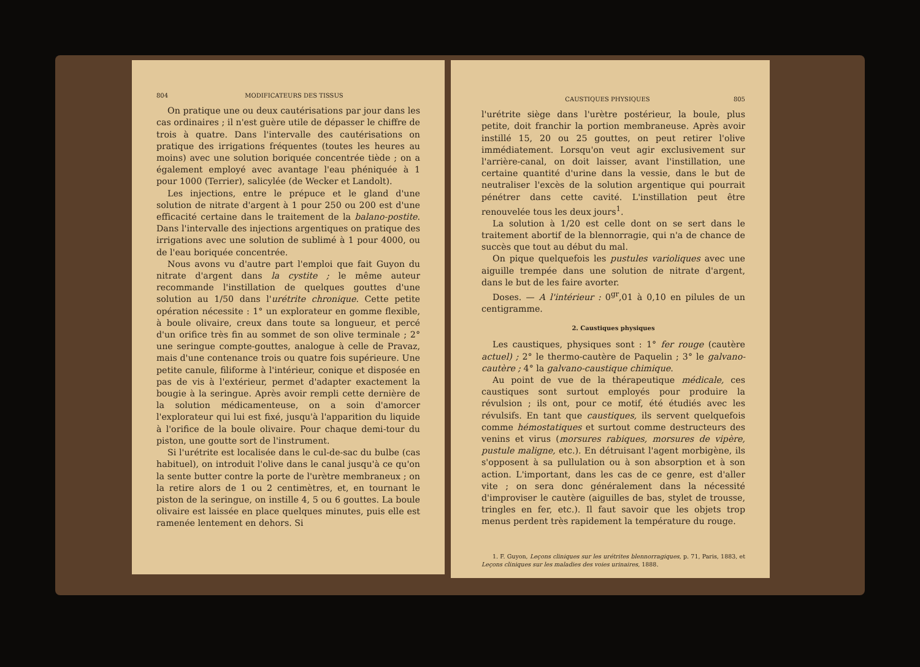804 MODIFICATEURS DES TISSUS
On pratique une ou deux cautérisations par jour dans les cas ordinaires ; il n'est guère utile de dépasser le chiffre de trois à quatre. Dans l'intervalle des cautérisations on pratique des irrigations fréquentes (toutes les heures au moins) avec une solution boriquée concentrée tiède ; on a également employé avec avantage l'eau phéniquée à 1 pour 1000 (Terrier), salicylée (de Wecker et Landolt).
Les injections, entre le prépuce et le gland d'une solution de nitrate d'argent à 1 pour 250 ou 200 est d'une efficacité certaine dans le traitement de la balano-postite. Dans l'intervalle des injections argentiques on pratique des irrigations avec une solution de sublimé à 1 pour 4000, ou de l'eau boriquée concentrée.
Nous avons vu d'autre part l'emploi que fait Guyon du nitrate d'argent dans la cystite ; le même auteur recommande l'instillation de quelques gouttes d'une solution au 1/50 dans l'urétrite chronique. Cette petite opération nécessite : 1° un explorateur en gomme flexible, à boule olivaire, creux dans toute sa longueur, et percé d'un orifice très fin au sommet de son olive terminale ; 2° une seringue compte-gouttes, analogue à celle de Pravaz, mais d'une contenance trois ou quatre fois supérieure. Une petite canule, filiforme à l'intérieur, conique et disposée en pas de vis à l'extérieur, permet d'adapter exactement la bougie à la seringue. Après avoir rempli cette dernière de la solution médicamenteuse, on a soin d'amorcer l'explorateur qui lui est fixé, jusqu'à l'apparition du liquide à l'orifice de la boule olivaire. Pour chaque demi-tour du piston, une goutte sort de l'instrument.
Si l'urétrite est localisée dans le cul-de-sac du bulbe (cas habituel), on introduit l'olive dans le canal jusqu'à ce qu'on la sente butter contre la porte de l'urètre membraneux ; on la retire alors de 1 ou 2 centimètres, et, en tournant le piston de la seringue, on instille 4, 5 ou 6 gouttes. La boule olivaire est laissée en place quelques minutes, puis elle est ramenée lentement en dehors. Si
CAUSTIQUES PHYSIQUES 805
l'urétrite siège dans l'urètre postérieur, la boule, plus petite, doit franchir la portion membraneuse. Après avoir instillé 15, 20 ou 25 gouttes, on peut retirer l'olive immédiatement. Lorsqu'on veut agir exclusivement sur l'arrière-canal, on doit laisser, avant l'instillation, une certaine quantité d'urine dans la vessie, dans le but de neutraliser l'excès de la solution argentique qui pourrait pénétrer dans cette cavité. L'instillation peut être renouvelée tous les deux jours<sup>1</sup>.
La solution à 1/20 est celle dont on se sert dans le traitement abortif de la blennorragie, qui n'a de chance de succès que tout au début du mal.
On pique quelquefois les pustules varioliques avec une aiguille trempée dans une solution de nitrate d'argent, dans le but de les faire avorter.
Doses. — A l'intérieur : 0<sup>gr</sup>,01 à 0,10 en pilules de un centigramme.
2. Caustiques physiques
Les caustiques, physiques sont : 1° fer rouge (cautère actuel) ; 2° le thermo-cautère de Paquelin ; 3° le galvano-cautère ; 4° la galvano-caustique chimique.
Au point de vue de la thérapeutique médicale, ces caustiques sont surtout employés pour produire la révulsion ; ils ont, pour ce motif, été étudiés avec les révulsifs. En tant que caustiques, ils servent quelquefois comme hémostatiques et surtout comme destructeurs des venins et virus (morsures rabiques, morsures de vipère, pustule maligne, etc.). En détruisant l'agent morbigène, ils s'opposent à sa pullulation ou à son absorption et à son action. L'important, dans les cas de ce genre, est d'aller vite ; on sera donc généralement dans la nécessité d'improviser le cautère (aiguilles de bas, stylet de trousse, tringles en fer, etc.). Il faut savoir que les objets trop menus perdent très rapidement la température du rouge.
1. F. Guyon, Leçons cliniques sur les urétrites blennorragiques, p. 71, Paris, 1883, et Leçons cliniques sur les maladies des voies urinaires, 1888.